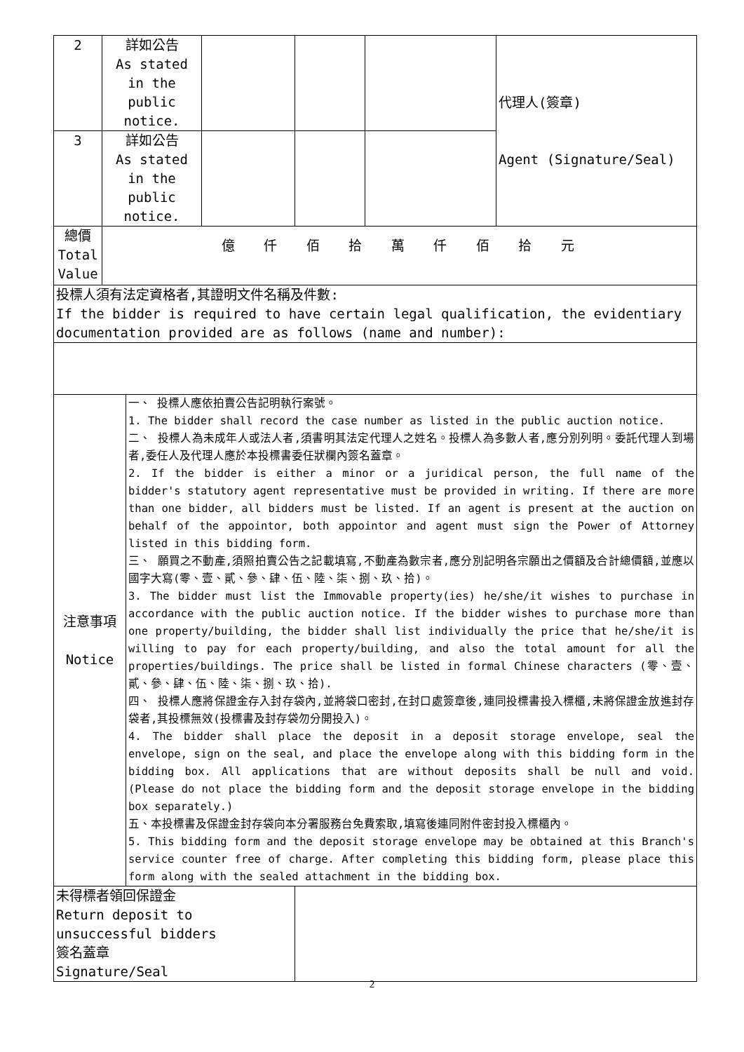| 2 | 詳如公告 As stated in the public notice. | | | | 代理人(簽章) Agent (Signature/Seal) |
| 3 | 詳如公告 As stated in the public notice. | | | | |
| 總價 Total Value | 億 仟 佰 拾 萬 仟 佰 拾 元 | | | | |
| 投標人須有法定資格者,其證明文件名稱及件數: If the bidder is required to have certain legal qualification, the evidentiary documentation provided are as follows (name and number): | | | | | |
| / 注意事項 Notice / 一、 投標人應依拍賣公告記明執行案號。 1. The bidder shall record the case number as listed in the public auction notice. 二、 投標人為未成年人或法人者,須書明其法定代理人之姓名。投標人為多數人者,應分別列明。委託代理人到場者,委任人及代理人應於本投標書委任狀欄內簽名蓋章。 2. If the bidder is either a minor or a juridical person, the full name of the bidder's statutory agent representative must be provided in writing. If there are more than one bidder, all bidders must be listed. If an agent is present at the auction on behalf of the appointor, both appointor and agent must sign the Power of Attorney listed in this bidding form. 三、 願買之不動產,須照拍賣公告之記載填寫,不動產為數宗者,應分別記明各宗願出之價額及合計總價額,並應以國字大寫(零、壹、貳、參、肆、伍、陸、柒、捌、玖、拾)。 3. The bidder must list the Immovable property(ies) he/she/it wishes to purchase in accordance with the public auction notice. If the bidder wishes to purchase more than one property/building, the bidder shall list individually the price that he/she/it is willing to pay for each property/building, and also the total amount for all the properties/buildings. The price shall be listed in formal Chinese characters (零、壹、貳、參、肆、伍、陸、柒、捌、玖、拾). 四、 投標人應將保證金存入封存袋內,並將袋口密封,在封口處簽章後,連同投標書投入標櫃,未將保證金放進封存袋者,其投標無效(投標書及封存袋勿分開投入)。 4. The bidder shall place the deposit in a deposit storage envelope, seal the envelope, sign on the seal, and place the envelope along with this bidding form in the bidding box. All applications that are without deposits shall be null and void. (Please do not place the bidding form and the deposit storage envelope in the bidding box separately.) 五、本投標書及保證金封存袋向本分署服務台免費索取,填寫後連同附件密封投入標櫃內。 5. This bidding form and the deposit storage envelope may be obtained at this Branch's service counter free of charge. After completing this bidding form, please place this form along with the sealed attachment in the bidding box. / | | | | | |
| 未得標者領回保證金 Return deposit to unsuccessful bidders 簽名蓋章 Signature/Seal | | | | | |
2